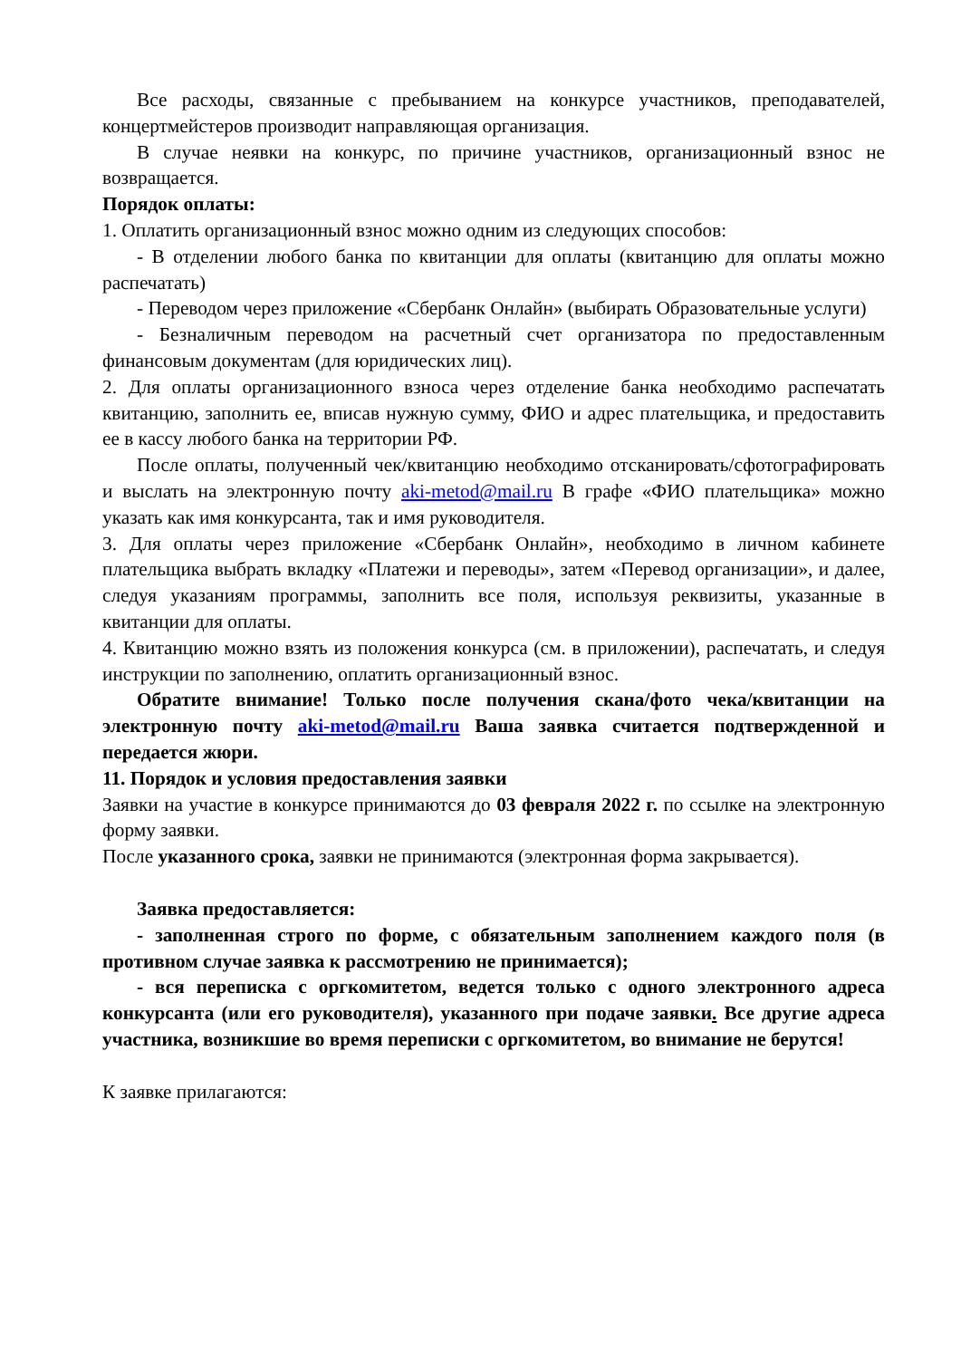Все расходы, связанные с пребыванием на конкурсе участников, преподавателей, концертмейстеров производит направляющая организация.
В случае неявки на конкурс, по причине участников, организационный взнос не возвращается.
Порядок оплаты:
1. Оплатить организационный взнос можно одним из следующих способов:
- В отделении любого банка по квитанции для оплаты (квитанцию для оплаты можно распечатать)
- Переводом через приложение «Сбербанк Онлайн» (выбирать Образовательные услуги)
- Безналичным переводом на расчетный счет организатора по предоставленным финансовым документам (для юридических лиц).
2. Для оплаты организационного взноса через отделение банка необходимо распечатать квитанцию, заполнить ее, вписав нужную сумму, ФИО и адрес плательщика, и предоставить ее в кассу любого банка на территории РФ.
После оплаты, полученный чек/квитанцию необходимо отсканировать/сфотографировать и выслать на электронную почту aki-metod@mail.ru В графе «ФИО плательщика» можно указать как имя конкурсанта, так и имя руководителя.
3. Для оплаты через приложение «Сбербанк Онлайн», необходимо в личном кабинете плательщика выбрать вкладку «Платежи и переводы», затем «Перевод организации», и далее, следуя указаниям программы, заполнить все поля, используя реквизиты, указанные в квитанции для оплаты.
4. Квитанцию можно взять из положения конкурса (см. в приложении), распечатать, и следуя инструкции по заполнению, оплатить организационный взнос.
Обратите внимание! Только после получения скана/фото чека/квитанции на электронную почту aki-metod@mail.ru Ваша заявка считается подтвержденной и передается жюри.
11. Порядок и условия предоставления заявки
Заявки на участие в конкурсе принимаются до 03 февраля 2022 г. по ссылке на электронную форму заявки.
После указанного срока, заявки не принимаются (электронная форма закрывается).
Заявка предоставляется:
- заполненная строго по форме, с обязательным заполнением каждого поля (в противном случае заявка к рассмотрению не принимается);
- вся переписка с оргкомитетом, ведется только с одного электронного адреса конкурсанта (или его руководителя), указанного при подаче заявки. Все другие адреса участника, возникшие во время переписки с оргкомитетом, во внимание не берутся!
К заявке прилагаются: